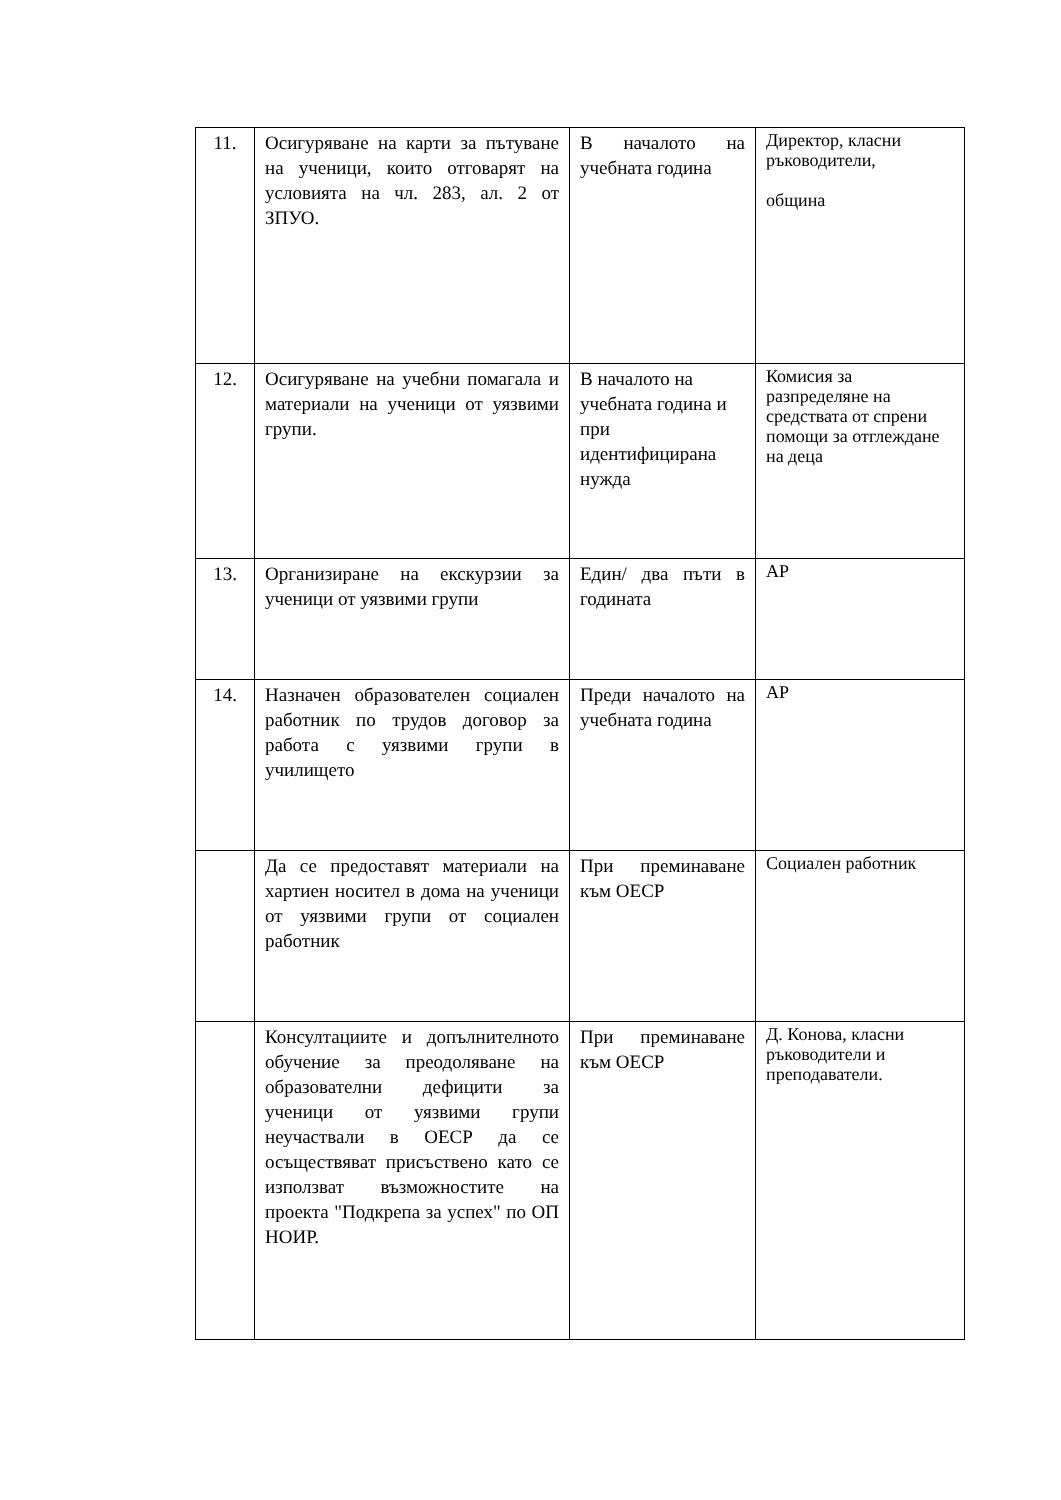| 11. | Осигуряване на карти за пътуване на ученици, които отговарят на условията на чл. 283, ал. 2 от ЗПУО. | В началото на учебната година | Директор, класни ръководители, община |
| 12. | Осигуряване на учебни помагала и материали на ученици от уязвими групи. | В началото на учебната година и при идентифицирана нужда | Комисия за разпределяне на средствата от спрени помощи за отглеждане на деца |
| 13. | Организиране на екскурзии за ученици от уязвими групи | Един/ два пъти в годината | АР |
| 14. | Назначен образователен социален работник по трудов договор за работа с уязвими групи в училището | Преди началото на учебната година | АР |
| | Да се предоставят материали на хартиен носител в дома на ученици от уязвими групи от социален работник | При преминаване към ОЕСР | Социален работник |
| | Консултациите и допълнителното обучение за преодоляване на образователни дефицити за ученици от уязвими групи неучаствали в ОЕСР да се осъществяват присъствено като се използват възможностите на проекта "Подкрепа за успех" по ОП НОИР. | При преминаване към ОЕСР | Д. Конова, класни ръководители и преподаватели. |